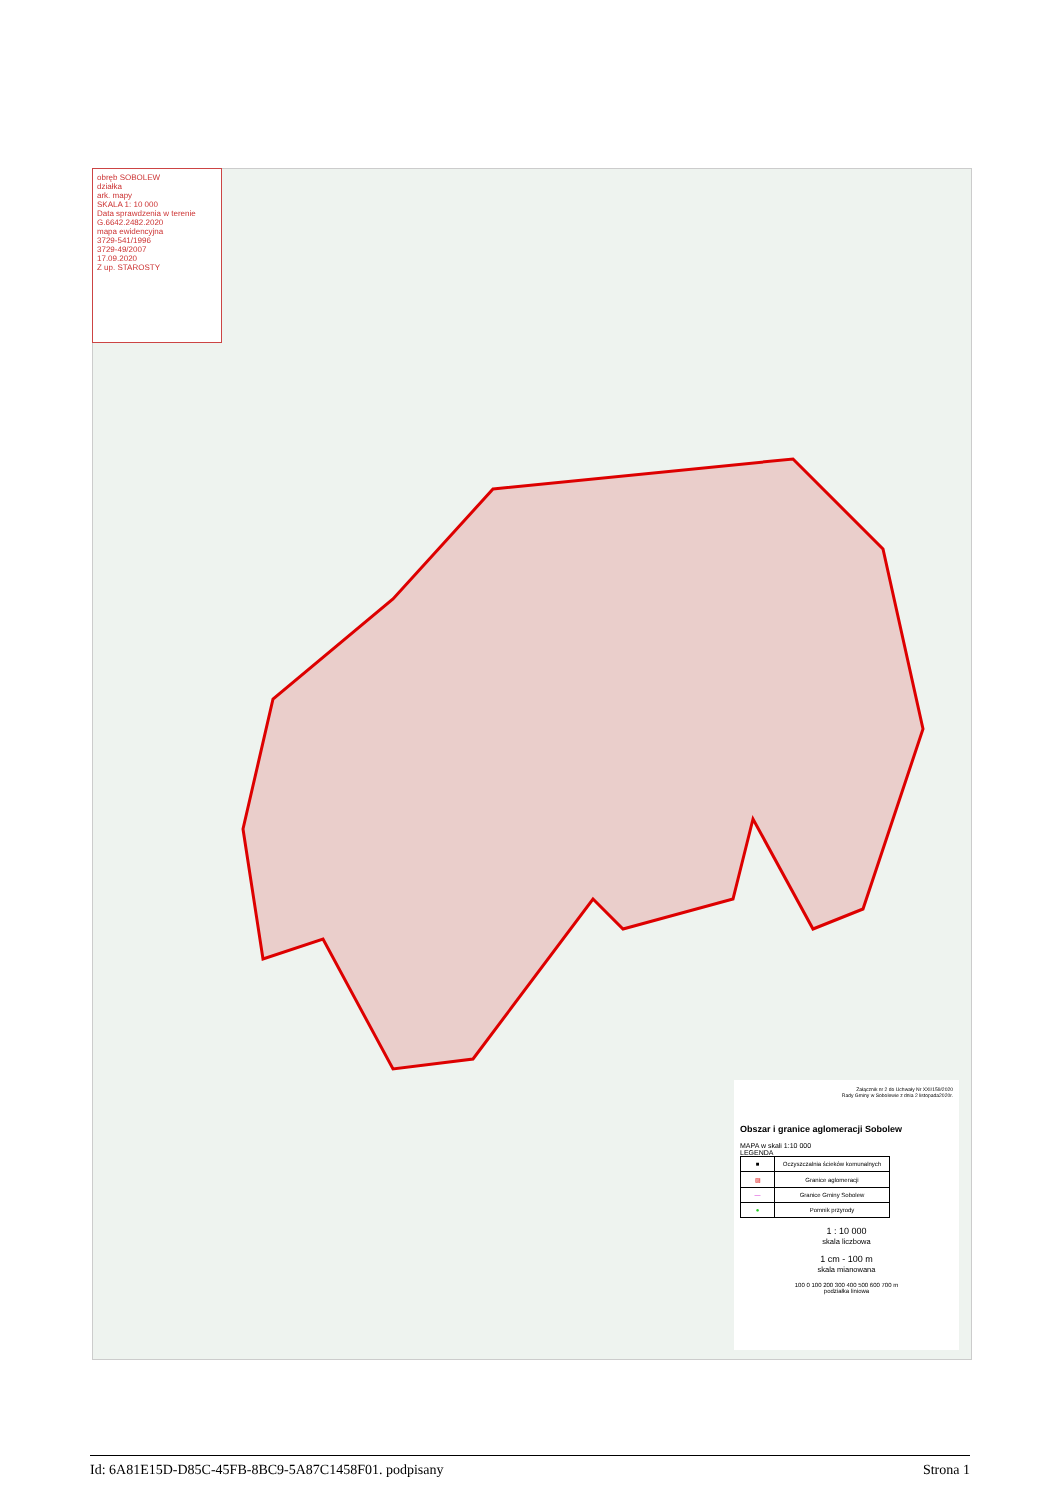obręb SOBOLEW
działka
ark. mapy
SKALA 1: 10 000
Data sprawdzenia w terenie
G.6642.2482.2020
mapa ewidencyjna
3729-541/1996
3729-49/2007
17.09.2020
Z up. STAROSTY
Załącznik nr 2 do Uchwały Nr XXI/159/2020
Rady Gminy w Sobolewie z dnia 2 listopada2020r.
Obszar i granice aglomeracji Sobolew
MAPA w skali 1:10 000
LEGENDA
| ■ | Oczyszczalnia ścieków komunalnych |
| ▨ | Granice aglomeracji |
| — | Granice Gminy Sobolew |
| ● | Pomnik przyrody |
1 : 10 000
skala liczbowa
1 cm - 100 m
skala mianowana
100 0 100 200 300 400 500 600 700 m
podziałka liniowa
Id: 6A81E15D-D85C-45FB-8BC9-5A87C1458F01. podpisany Strona 1